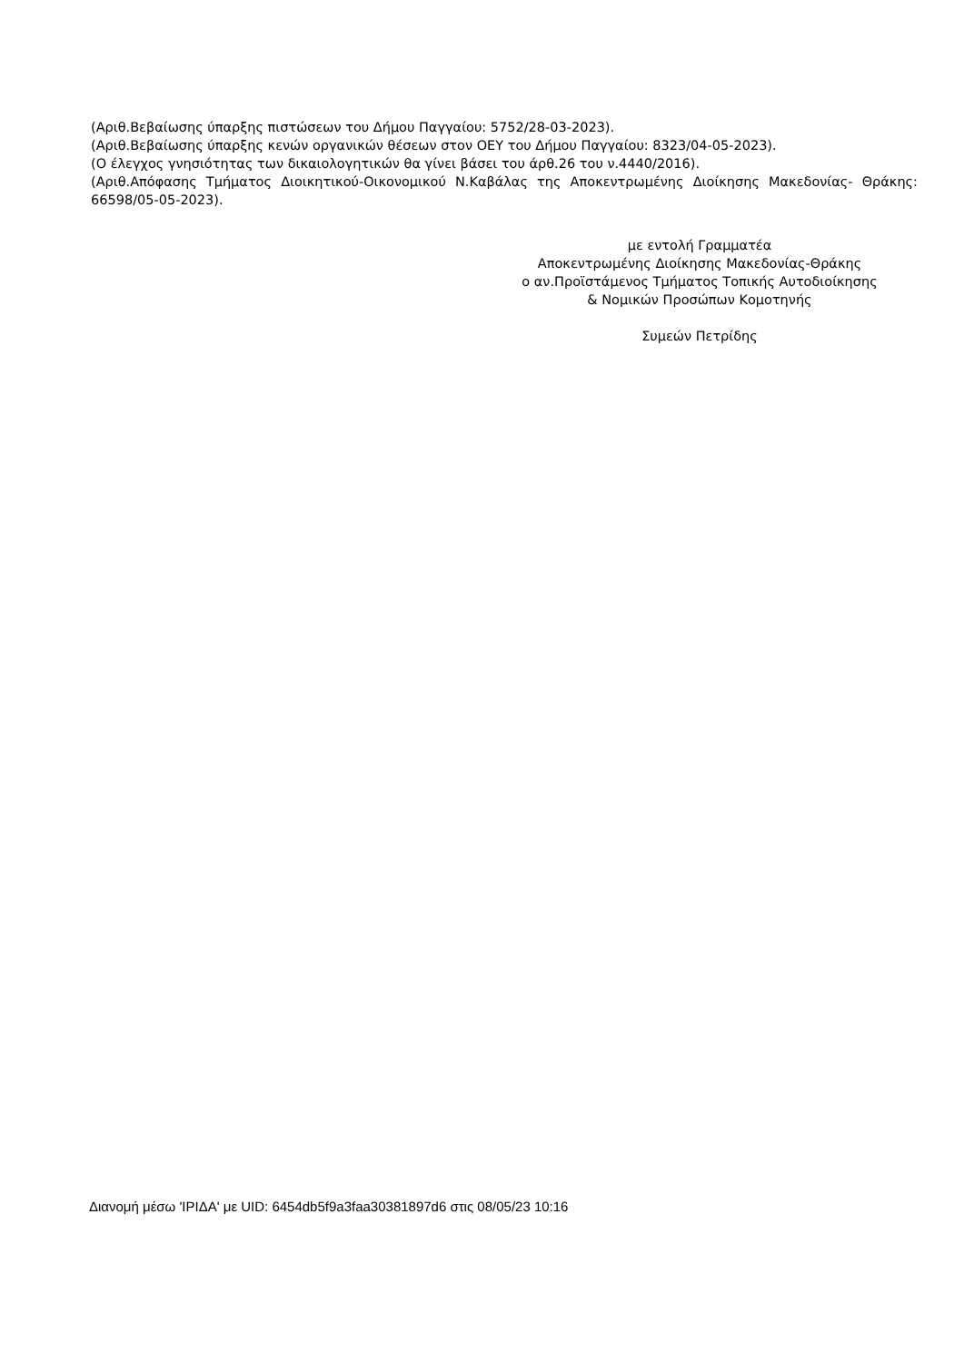(Αριθ.Βεβαίωσης ύπαρξης πιστώσεων του Δήμου Παγγαίου: 5752/28-03-2023).
(Αριθ.Βεβαίωσης ύπαρξης κενών οργανικών θέσεων στον ΟΕΥ του Δήμου Παγγαίου: 8323/04-05-2023).
(Ο έλεγχος γνησιότητας των δικαιολογητικών θα γίνει βάσει του άρθ.26 του ν.4440/2016).
(Αριθ.Απόφασης Τμήματος Διοικητικού-Οικονομικού Ν.Καβάλας της Αποκεντρωμένης Διοίκησης Μακεδονίας- Θράκης: 66598/05-05-2023).
με εντολή Γραμματέα
Αποκεντρωμένης Διοίκησης Μακεδονίας-Θράκης
ο αν.Προϊστάμενος Τμήματος Τοπικής Αυτοδιοίκησης
& Νομικών Προσώπων Κομοτηνής
Συμεών Πετρίδης
Διανομή μέσω 'ΙΡΙΔΑ' με UID: 6454db5f9a3faa30381897d6 στις 08/05/23 10:16